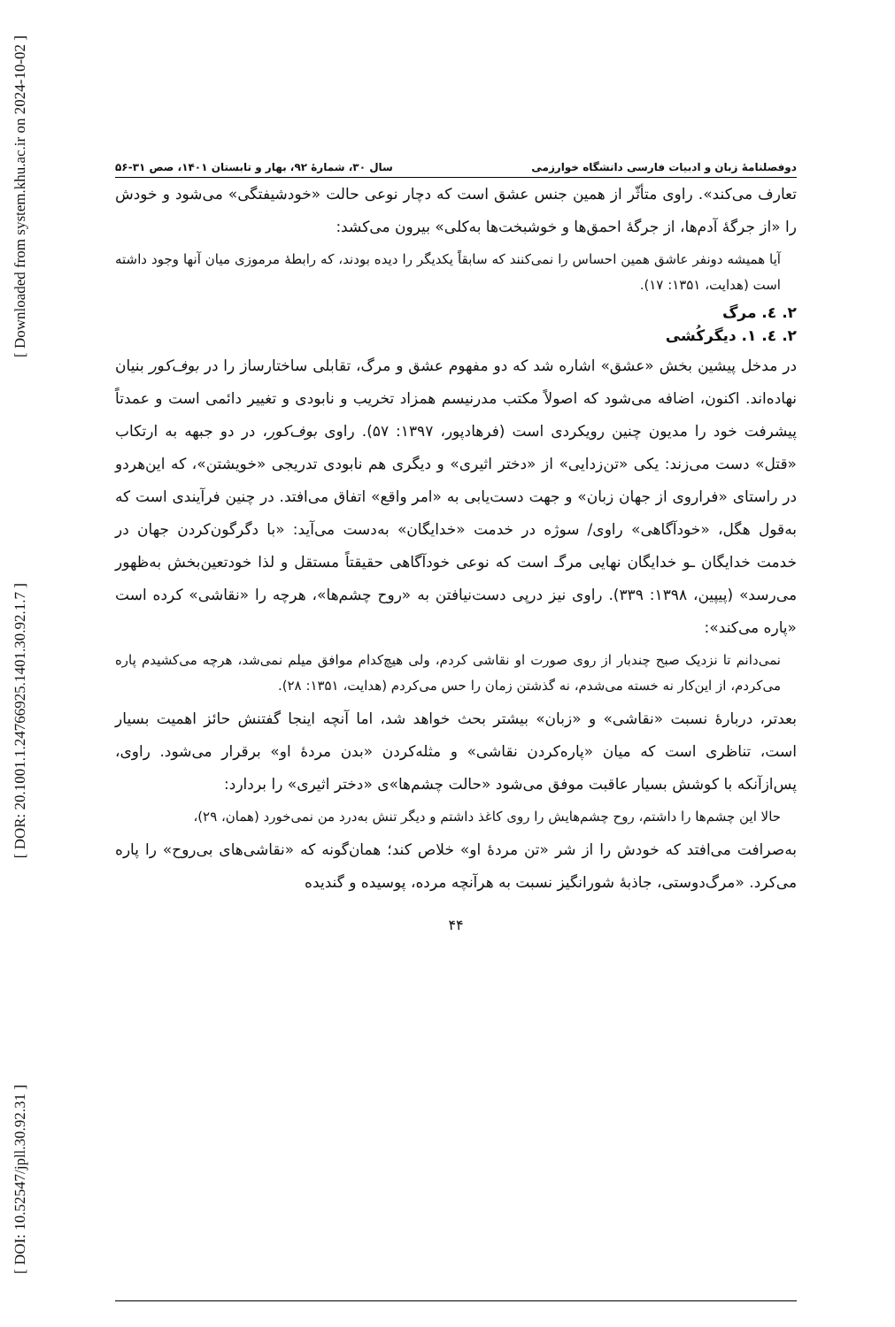[ Downloaded from system.khu.ac.ir on 2024-10-02 ]
[ DOR: 20.1001.1.24766925.1401.30.92.1.7 ]
[ DOI: 10.52547/jpll.30.92.31 ]
دوفصلنامهٔ زبان و ادبیات فارسی دانشگاه خوارزمی سال ۳۰، شمارهٔ ۹۲، بهار و تابستان ۱۴۰۱، صص ۳۱-۵۶
تعارف می‌کند». راوی متأثّر از همین جنس عشق است که دچار نوعی حالت «خودشیفتگی» می‌شود و خودش را «از جرگهٔ آدم‌ها، از جرگهٔ احمق‌ها و خوشبخت‌ها به‌کلی» بیرون می‌کشد:
آیا همیشه دونفر عاشق همین احساس را نمی‌کنند که سابقاً یکدیگر را دیده بودند، که رابطهٔ مرموزی میان آنها وجود داشته است (هدایت، ۱۳۵۱: ۱۷).
۲. ٤. مرگ
۲. ٤. ۱. دیگرکُشی
در مدخل پیشین بخش «عشق» اشاره شد که دو مفهوم عشق و مرگ، تقابلی ساختارساز را در بوف‌کور بنیان نهاده‌اند. اکنون، اضافه می‌شود که اصولاً مکتب مدرنیسم همزاد تخریب و نابودی و تغییر دائمی است و عمدتاً پیشرفت خود را مدیون چنین رویکردی است (فرهادپور، ۱۳۹۷: ۵۷). راوی بوف‌کور، در دو جبهه به ارتکاب «قتل» دست می‌زند: یکی «تن‌زدایی» از «دختر اثیری» و دیگری هم نابودی تدریجی «خویشتن»، که این‌هردو در راستای «فراروی از جهان زبان» و جهت دست‌یابی به «امر واقع» اتفاق می‌افتد. در چنین فرآیندی است که به‌قول هگل، «خودآگاهی» راوی/ سوژه در خدمت «خدایگان» به‌دست می‌آید: «با دگرگون‌کردن جهان در خدمت خدایگان ـو خدایگان نهایی مرگـ است که نوعی خودآگاهی حقیقتاً مستقل و لذا خودتعین‌بخش به‌ظهور می‌رسد» (پیپین، ۱۳۹۸: ۳۳۹). راوی نیز درپی دست‌نیافتن به «روح چشم‌ها»، هرچه را «نقاشی» کرده است «پاره می‌کند»:
نمی‌دانم تا نزدیک صبح چندبار از روی صورت او نقاشی کردم، ولی هیچ‌کدام موافق میلم نمی‌شد، هرچه می‌کشیدم پاره می‌کردم، از این‌کار نه خسته می‌شدم، نه گذشتن زمان را حس می‌کردم (هدایت، ۱۳۵۱: ۲۸).
بعدتر، دربارهٔ نسبت «نقاشی» و «زبان» بیشتر بحث خواهد شد، اما آنچه اینجا گفتنش حائز اهمیت بسیار است، تناظری است که میان «پاره‌کردن نقاشی» و مثله‌کردن «بدن مردهٔ او» برقرار می‌شود. راوی، پس‌ازآنکه با کوشش بسیار عاقبت موفق می‌شود «حالت چشم‌ها»ی «دختر اثیری» را بردارد:
حالا این چشم‌ها را داشتم، روح چشم‌هایش را روی کاغذ داشتم و دیگر تنش به‌درد من نمی‌خورد (همان، ۲۹)،
به‌صرافت می‌افتد که خودش را از شر «تن مردهٔ او» خلاص کند؛ همان‌گونه که «نقاشی‌های بی‌روح» را پاره می‌کرد. «مرگ‌دوستی، جاذبهٔ شورانگیز نسبت به هرآنچه مرده، پوسیده و گندیده
۴۴